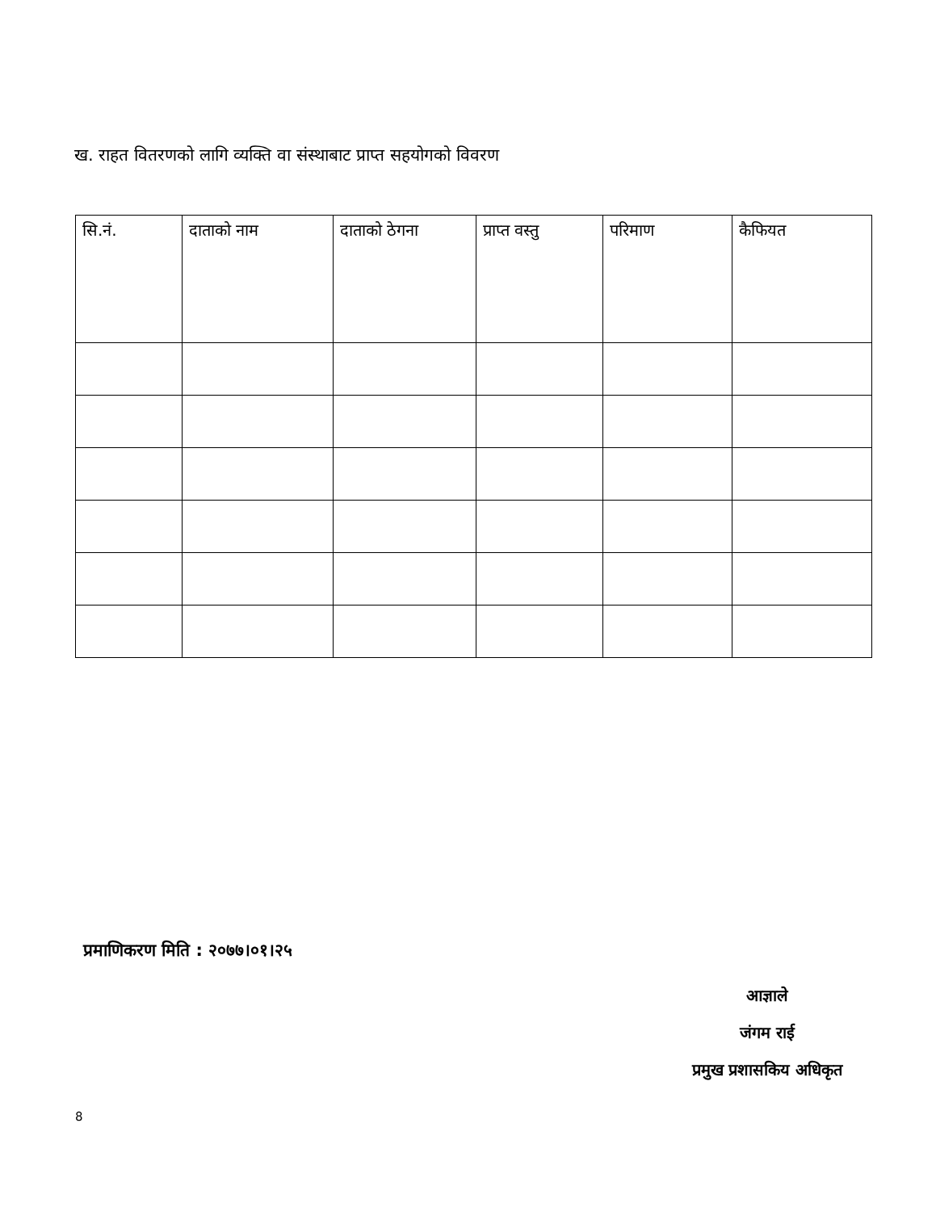ख. राहत वितरणको लागि व्यक्ति वा संस्थाबाट प्राप्त सहयोगको विवरण
| सि.नं. | दाताको नाम | दाताको ठेगना | प्राप्त वस्तु | परिमाण | कैफियत |
| --- | --- | --- | --- | --- | --- |
प्रमाणिकरण मिति : २०७७।०१।२५
आज्ञाले
जंगम राई
प्रमुख प्रशासकिय अधिकृत
8